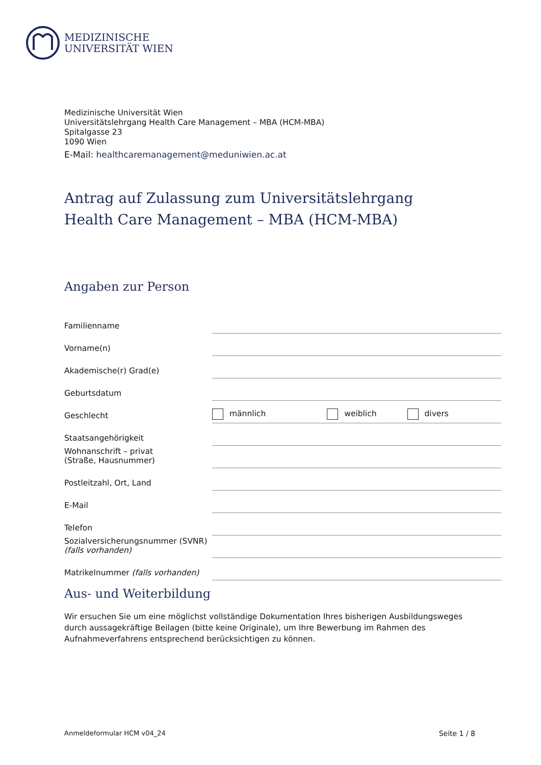MEDIZINISCHE
UNIVERSITÄT WIEN
Medizinische Universität Wien
Universitätslehrgang Health Care Management – MBA (HCM-MBA)
Spitalgasse 23
1090 Wien
E-Mail: healthcaremanagement@meduniwien.ac.at
Antrag auf Zulassung zum Universitätslehrgang
Health Care Management – MBA (HCM-MBA)
Angaben zur Person
| Familienname | |
| Vorname(n) | |
| Akademische(r) Grad(e) | |
| Geburtsdatum | |
| Geschlecht | männlich weiblich divers |
| Staatsangehörigkeit | |
| Wohnanschrift – privat (Straße, Hausnummer) | |
| Postleitzahl, Ort, Land | |
| E-Mail | |
| Telefon | |
| Sozialversicherungsnummer (SVNR) (falls vorhanden) | |
| Matrikelnummer (falls vorhanden) | |
Aus- und Weiterbildung
Wir ersuchen Sie um eine möglichst vollständige Dokumentation Ihres bisherigen Ausbildungsweges durch aussagekräftige Beilagen (bitte keine Originale), um Ihre Bewerbung im Rahmen des Aufnahmeverfahrens entsprechend berücksichtigen zu können.
Anmeldeformular HCM v04_24 Seite 1 / 8